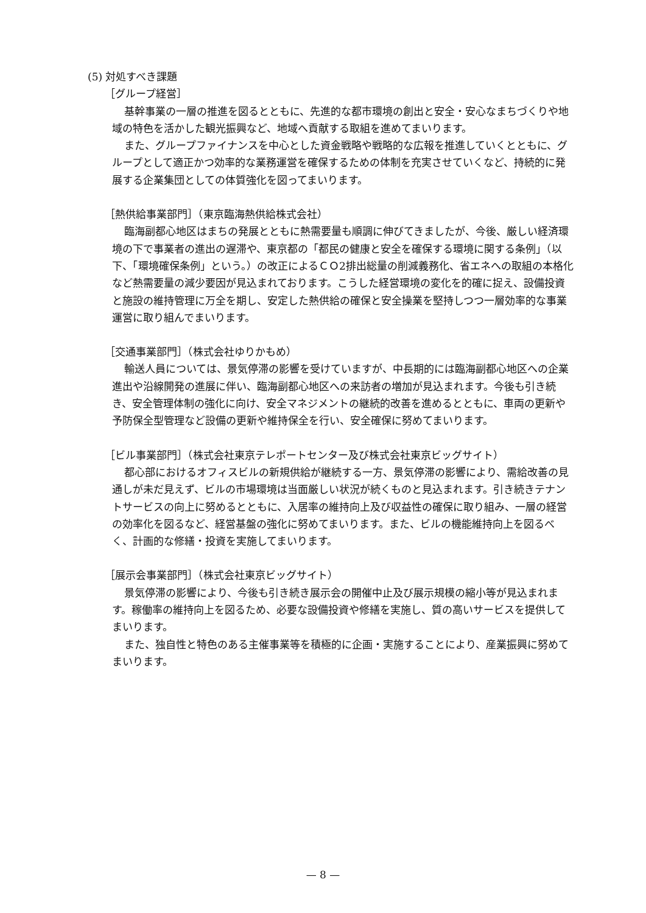(5) 対処すべき課題
［グループ経営］
基幹事業の一層の推進を図るとともに、先進的な都市環境の創出と安全・安心なまちづくりや地域の特色を活かした観光振興など、地域へ貢献する取組を進めてまいります。
また、グループファイナンスを中心とした資金戦略や戦略的な広報を推進していくとともに、グループとして適正かつ効率的な業務運営を確保するための体制を充実させていくなど、持続的に発展する企業集団としての体質強化を図ってまいります。
［熱供給事業部門］（東京臨海熱供給株式会社）
臨海副都心地区はまちの発展とともに熱需要量も順調に伸びてきましたが、今後、厳しい経済環境の下で事業者の進出の遅滞や、東京都の「都民の健康と安全を確保する環境に関する条例」（以下、「環境確保条例」という。）の改正によるＣＯ2排出総量の削減義務化、省エネへの取組の本格化など熱需要量の減少要因が見込まれております。こうした経営環境の変化を的確に捉え、設備投資と施設の維持管理に万全を期し、安定した熱供給の確保と安全操業を堅持しつつ一層効率的な事業運営に取り組んでまいります。
［交通事業部門］（株式会社ゆりかもめ）
輸送人員については、景気停滞の影響を受けていますが、中長期的には臨海副都心地区への企業進出や沿線開発の進展に伴い、臨海副都心地区への来訪者の増加が見込まれます。今後も引き続き、安全管理体制の強化に向け、安全マネジメントの継続的改善を進めるとともに、車両の更新や予防保全型管理など設備の更新や維持保全を行い、安全確保に努めてまいります。
［ビル事業部門］（株式会社東京テレポートセンター及び株式会社東京ビッグサイト）
都心部におけるオフィスビルの新規供給が継続する一方、景気停滞の影響により、需給改善の見通しが未だ見えず、ビルの市場環境は当面厳しい状況が続くものと見込まれます。引き続きテナントサービスの向上に努めるとともに、入居率の維持向上及び収益性の確保に取り組み、一層の経営の効率化を図るなど、経営基盤の強化に努めてまいります。また、ビルの機能維持向上を図るべく、計画的な修繕・投資を実施してまいります。
［展示会事業部門］（株式会社東京ビッグサイト）
景気停滞の影響により、今後も引き続き展示会の開催中止及び展示規模の縮小等が見込まれます。稼働率の維持向上を図るため、必要な設備投資や修繕を実施し、質の高いサービスを提供してまいります。
また、独自性と特色のある主催事業等を積極的に企画・実施することにより、産業振興に努めてまいります。
— 8 —